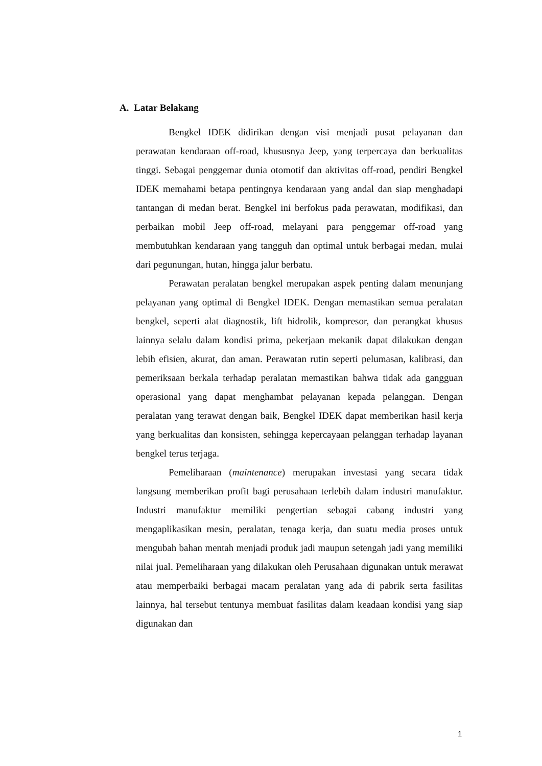A. Latar Belakang
Bengkel IDEK didirikan dengan visi menjadi pusat pelayanan dan perawatan kendaraan off-road, khususnya Jeep, yang terpercaya dan berkualitas tinggi. Sebagai penggemar dunia otomotif dan aktivitas off-road, pendiri Bengkel IDEK memahami betapa pentingnya kendaraan yang andal dan siap menghadapi tantangan di medan berat. Bengkel ini berfokus pada perawatan, modifikasi, dan perbaikan mobil Jeep off-road, melayani para penggemar off-road yang membutuhkan kendaraan yang tangguh dan optimal untuk berbagai medan, mulai dari pegunungan, hutan, hingga jalur berbatu.
Perawatan peralatan bengkel merupakan aspek penting dalam menunjang pelayanan yang optimal di Bengkel IDEK. Dengan memastikan semua peralatan bengkel, seperti alat diagnostik, lift hidrolik, kompresor, dan perangkat khusus lainnya selalu dalam kondisi prima, pekerjaan mekanik dapat dilakukan dengan lebih efisien, akurat, dan aman. Perawatan rutin seperti pelumasan, kalibrasi, dan pemeriksaan berkala terhadap peralatan memastikan bahwa tidak ada gangguan operasional yang dapat menghambat pelayanan kepada pelanggan. Dengan peralatan yang terawat dengan baik, Bengkel IDEK dapat memberikan hasil kerja yang berkualitas dan konsisten, sehingga kepercayaan pelanggan terhadap layanan bengkel terus terjaga.
Pemeliharaan (maintenance) merupakan investasi yang secara tidak langsung memberikan profit bagi perusahaan terlebih dalam industri manufaktur. Industri manufaktur memiliki pengertian sebagai cabang industri yang mengaplikasikan mesin, peralatan, tenaga kerja, dan suatu media proses untuk mengubah bahan mentah menjadi produk jadi maupun setengah jadi yang memiliki nilai jual. Pemeliharaan yang dilakukan oleh Perusahaan digunakan untuk merawat atau memperbaiki berbagai macam peralatan yang ada di pabrik serta fasilitas lainnya, hal tersebut tentunya membuat fasilitas dalam keadaan kondisi yang siap digunakan dan
1